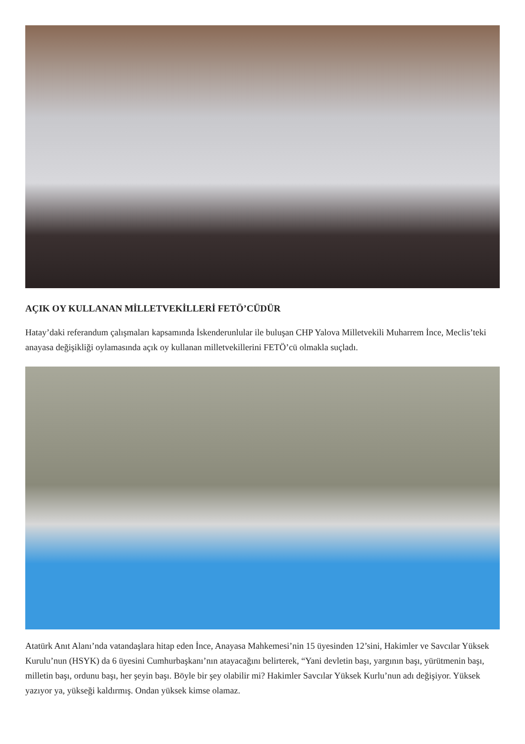AÇIK OY KULLANAN MİLLETVEKİLLERİ FETÖ’CÜDÜR
Hatay’daki referandum çalışmaları kapsamında İskenderunlular ile buluşan CHP Yalova Milletvekili Muharrem İnce, Meclis’teki anayasa değişikliği oylamasında açık oy kullanan milletvekillerini FETÖ’cü olmakla suçladı.
Atatürk Anıt Alanı’nda vatandaşlara hitap eden İnce, Anayasa Mahkemesi’nin 15 üyesinden 12’sini, Hakimler ve Savcılar Yüksek Kurulu’nun (HSYK) da 6 üyesini Cumhurbaşkanı’nın atayacağını belirterek, “Yani devletin başı, yargının başı, yürütmenin başı, milletin başı, ordunu başı, her şeyin başı. Böyle bir şey olabilir mi? Hakimler Savcılar Yüksek Kurlu’nun adı değişiyor. Yüksek yazıyor ya, yükseği kaldırmış. Ondan yüksek kimse olamaz.